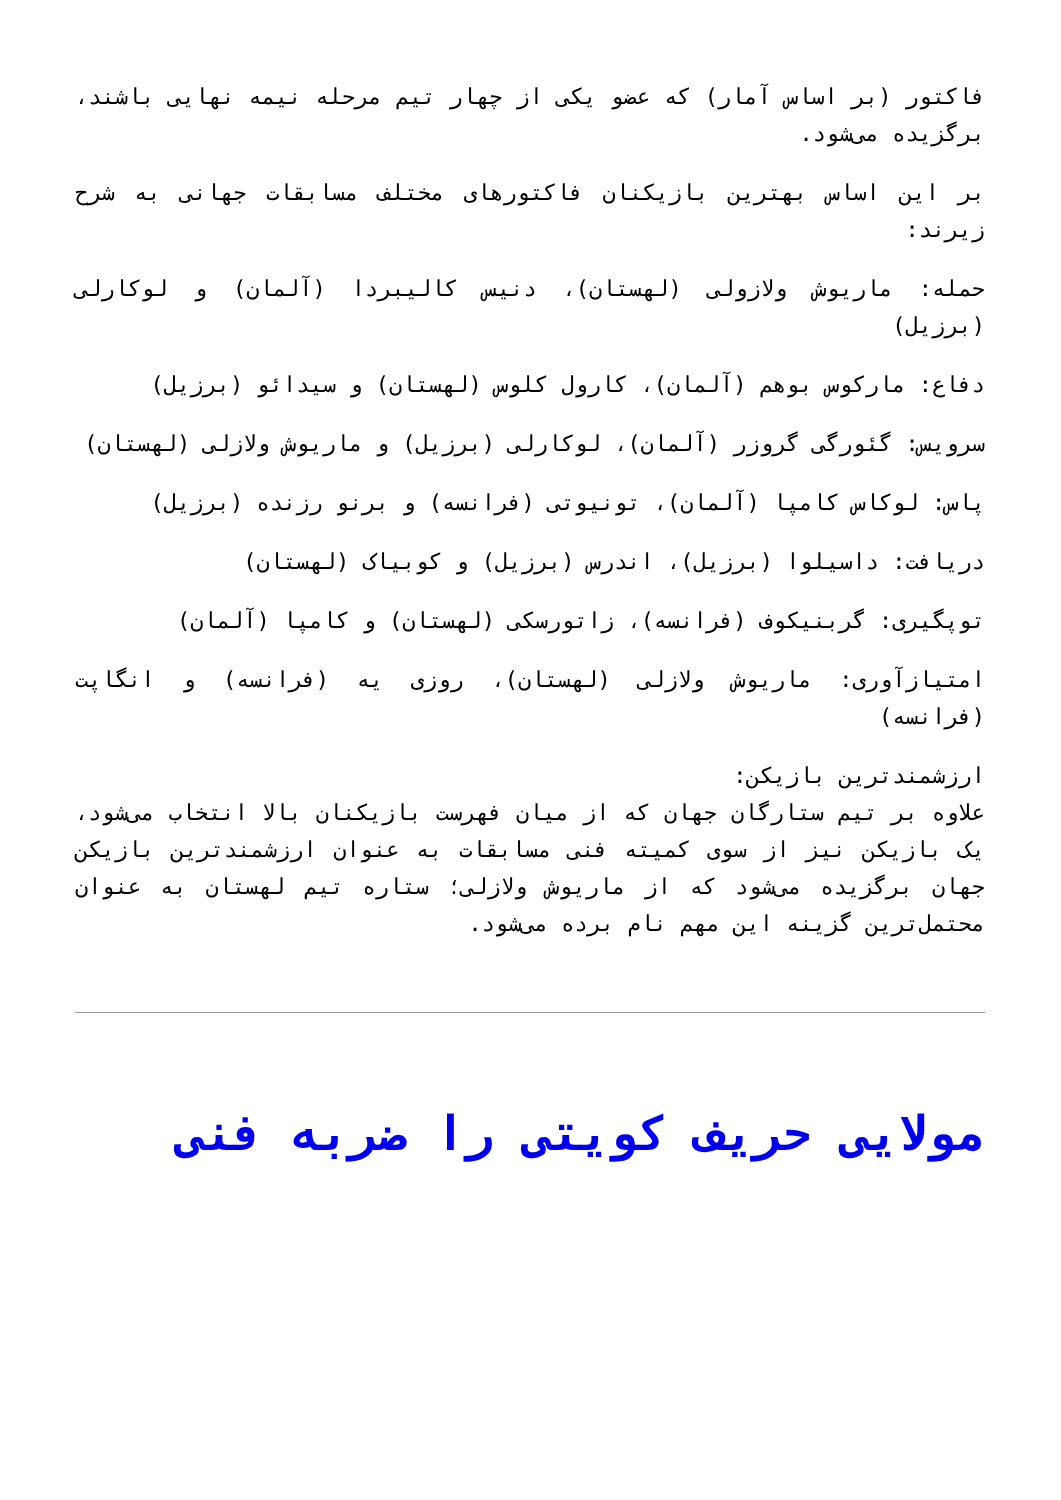فاکتور (بر اساس آمار) که عضو یکی از چهار تیم مرحله نیمه نهایی باشند، برگزیده می‌شود.
بر این اساس بهترین بازیکنان فاکتورهای مختلف مسابقات جهانی به شرح زیرند:
حمله: ماریوش ولازولی (لهستان)، دنیس کالیبردا (آلمان) و لوکارلی (برزیل)
دفاع: مارکوس بوهم (آلمان)، کارول کلوس (لهستان) و سیدائو (برزیل)
سرویس: گئورگی گروزر (آلمان)، لوکارلی (برزیل) و ماریوش ولازلی (لهستان)
پاس: لوکاس کامپا (آلمان)، تونیوتی (فرانسه) و برنو رزنده (برزیل)
دریافت: داسیلوا (برزیل)، اندرس (برزیل) و کوبیاک (لهستان)
توپگیری: گربنیکوف (فرانسه)، زاتورسکی (لهستان) و کامپا (آلمان)
امتیازآوری: ماریوش ولازلی (لهستان)، روزی یه (فرانسه) و انگاپت (فرانسه)
ارزشمندترین بازیکن:
علاوه بر تیم ستارگان جهان که از میان فهرست بازیکنان بالا انتخاب می‌شود، یک بازیکن نیز از سوی کمیته فنی مسابقات به عنوان ارزشمندترین بازیکن جهان برگزیده می‌شود که از ماریوش ولازلی؛ ستاره تیم لهستان به عنوان محتمل‌ترین گزینه این مهم نام برده می‌شود.
مولایی حریف کویتی را ضربه فنی